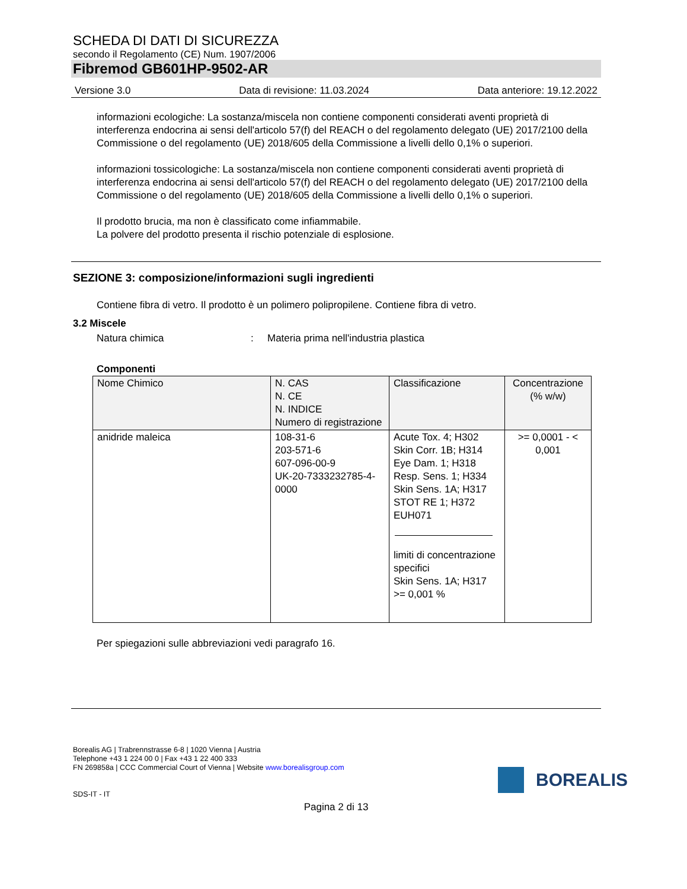SCHEDA DI DATI DI SICUREZZA
secondo il Regolamento (CE) Num. 1907/2006
Fibremod GB601HP-9502-AR
Versione 3.0 Data di revisione: 11.03.2024 Data anteriore: 19.12.2022
informazioni ecologiche: La sostanza/miscela non contiene componenti considerati aventi proprietà di interferenza endocrina ai sensi dell'articolo 57(f) del REACH o del regolamento delegato (UE) 2017/2100 della Commissione o del regolamento (UE) 2018/605 della Commissione a livelli dello 0,1% o superiori.
informazioni tossicologiche: La sostanza/miscela non contiene componenti considerati aventi proprietà di interferenza endocrina ai sensi dell'articolo 57(f) del REACH o del regolamento delegato (UE) 2017/2100 della Commissione o del regolamento (UE) 2018/605 della Commissione a livelli dello 0,1% o superiori.
Il prodotto brucia, ma non è classificato come infiammabile.
La polvere del prodotto presenta il rischio potenziale di esplosione.
SEZIONE 3: composizione/informazioni sugli ingredienti
Contiene fibra di vetro. Il prodotto è un polimero polipropilene. Contiene fibra di vetro.
3.2 Miscele
Natura chimica: Materia prima nell'industria plastica
Componenti
| Nome Chimico | N. CAS N. CE N. INDICE Numero di registrazione | Classificazione | Concentrazione (% w/w) |
| --- | --- | --- | --- |
| anidride maleica | 108-31-6 203-571-6 607-096-00-9 UK-20-7333232785-4-0000 | Acute Tox. 4; H302 Skin Corr. 1B; H314 Eye Dam. 1; H318 Resp. Sens. 1; H334 Skin Sens. 1A; H317 STOT RE 1; H372 EUH071 limiti di concentrazione specifici Skin Sens. 1A; H317 >= 0,001 % | >= 0,0001 - < 0,001 |
Per spiegazioni sulle abbreviazioni vedi paragrafo 16.
Borealis AG | Trabrennstrasse 6-8 | 1020 Vienna | Austria
Telephone +43 1 224 00 0 | Fax +43 1 22 400 333
FN 269858a | CCC Commercial Court of Vienna | Website www.borealisgroup.com
SDS-IT - IT
BOREALIS
Pagina 2 di 13